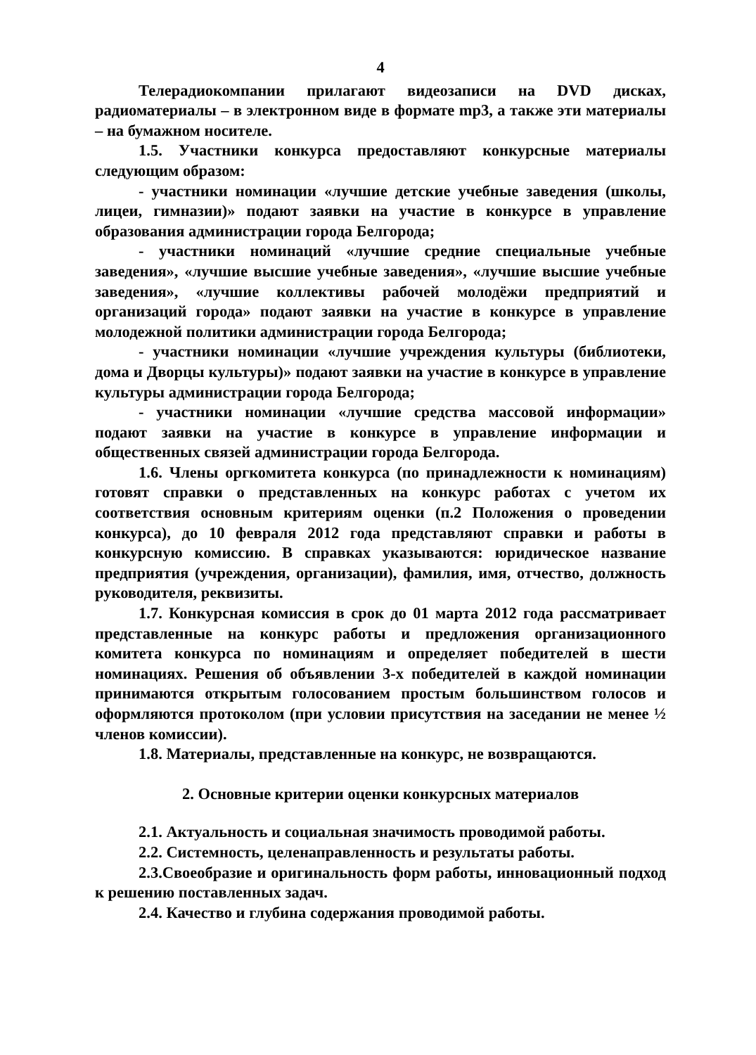4
Телерадиокомпании прилагают видеозаписи на DVD дисках, радиоматериалы – в электронном виде в формате mp3, а также эти материалы – на бумажном носителе.
1.5. Участники конкурса предоставляют конкурсные материалы следующим образом:
- участники номинации «лучшие детские учебные заведения (школы, лицеи, гимназии)» подают заявки на участие в конкурсе в управление образования администрации города Белгорода;
- участники номинаций «лучшие средние специальные учебные заведения», «лучшие высшие учебные заведения», «лучшие высшие учебные заведения», «лучшие коллективы рабочей молодёжи предприятий и организаций города» подают заявки на участие в конкурсе в управление молодежной политики администрации города Белгорода;
- участники номинации «лучшие учреждения культуры (библиотеки, дома и Дворцы культуры)» подают заявки на участие в конкурсе в управление культуры администрации города Белгорода;
- участники номинации «лучшие средства массовой информации» подают заявки на участие в конкурсе в управление информации и общественных связей администрации города Белгорода.
1.6. Члены оргкомитета конкурса (по принадлежности к номинациям) готовят справки о представленных на конкурс работах с учетом их соответствия основным критериям оценки (п.2 Положения о проведении конкурса), до 10 февраля 2012 года представляют справки и работы в конкурсную комиссию. В справках указываются: юридическое название предприятия (учреждения, организации), фамилия, имя, отчество, должность руководителя, реквизиты.
1.7. Конкурсная комиссия в срок до 01 марта 2012 года рассматривает представленные на конкурс работы и предложения организационного комитета конкурса по номинациям и определяет победителей в шести номинациях. Решения об объявлении 3-х победителей в каждой номинации принимаются открытым голосованием простым большинством голосов и оформляются протоколом (при условии присутствия на заседании не менее ½ членов комиссии).
1.8. Материалы, представленные на конкурс, не возвращаются.
2. Основные критерии оценки конкурсных материалов
2.1. Актуальность и социальная значимость проводимой работы.
2.2. Системность, целенаправленность и результаты работы.
2.3.Своеобразие и оригинальность форм работы, инновационный подход к решению поставленных задач.
2.4. Качество и глубина содержания проводимой работы.